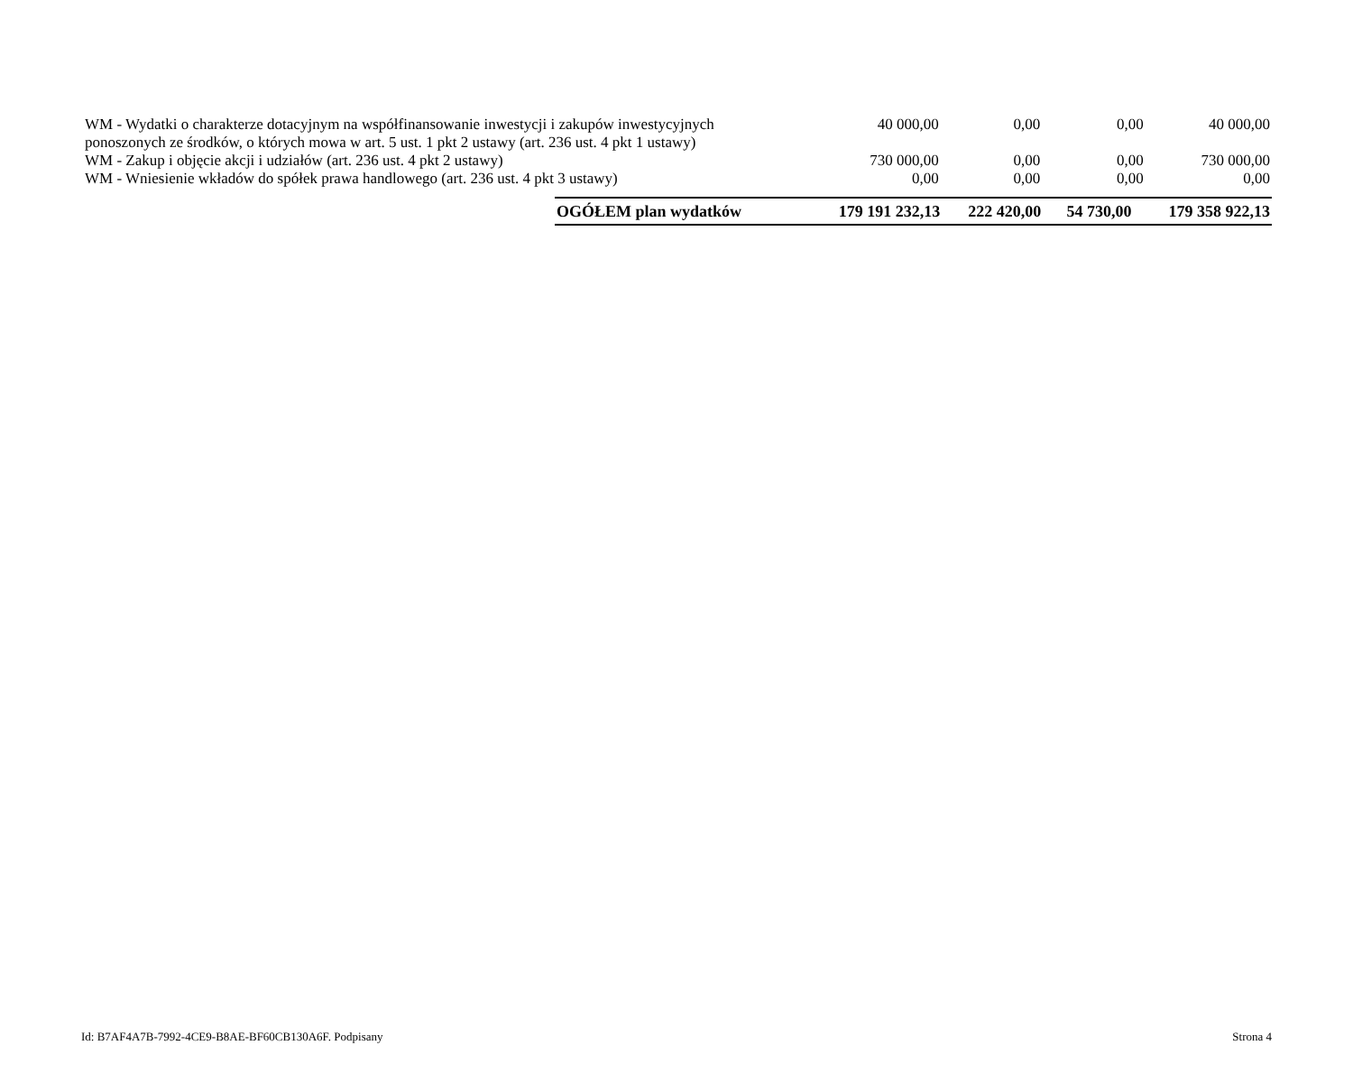| WM - Wydatki o charakterze dotacyjnym na współfinansowanie inwestycji i zakupów inwestycyjnych ponoszonych ze środków, o których mowa w art. 5 ust. 1 pkt 2 ustawy (art. 236 ust. 4 pkt 1 ustawy) | 40 000,00 | 0,00 | 0,00 | 40 000,00 |
| WM - Zakup i objęcie akcji i udziałów (art. 236 ust. 4 pkt 2 ustawy) | 730 000,00 | 0,00 | 0,00 | 730 000,00 |
| WM - Wniesienie wkładów do spółek prawa handlowego (art. 236 ust. 4 pkt 3 ustawy) | 0,00 | 0,00 | 0,00 | 0,00 |
| OGÓŁEM plan wydatków | 179 191 232,13 | 222 420,00 | 54 730,00 | 179 358 922,13 |
Id: B7AF4A7B-7992-4CE9-B8AE-BF60CB130A6F. Podpisany Strona 4